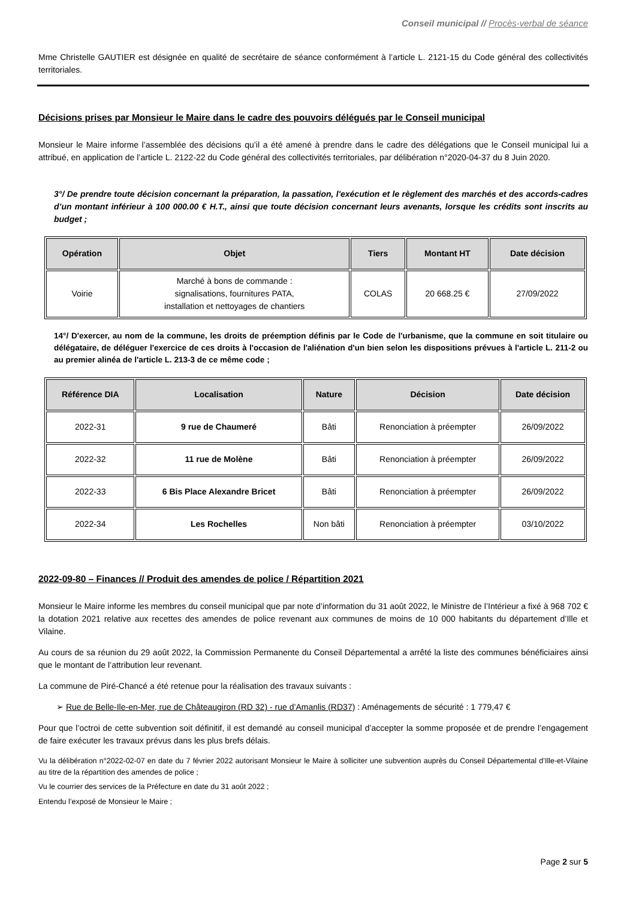Conseil municipal // Procès-verbal de séance
Mme Christelle GAUTIER est désignée en qualité de secrétaire de séance conformément à l’article L. 2121-15 du Code général des collectivités territoriales.
Décisions prises par Monsieur le Maire dans le cadre des pouvoirs délégués par le Conseil municipal
Monsieur le Maire informe l’assemblée des décisions qu’il a été amené à prendre dans le cadre des délégations que le Conseil municipal lui a attribué, en application de l’article L. 2122-22 du Code général des collectivités territoriales, par délibération n°2020-04-37 du 8 Juin 2020.
3°/ De prendre toute décision concernant la préparation, la passation, l'exécution et le règlement des marchés et des accords-cadres d’un montant inférieur à 100 000.00 € H.T., ainsi que toute décision concernant leurs avenants, lorsque les crédits sont inscrits au budget ;
| Opération | Objet | Tiers | Montant HT | Date décision |
| --- | --- | --- | --- | --- |
| Voirie | Marché à bons de commande : signalisations, fournitures PATA, installation et nettoyages de chantiers | COLAS | 20 668.25 € | 27/09/2022 |
14°/ D'exercer, au nom de la commune, les droits de préemption définis par le Code de l'urbanisme, que la commune en soit titulaire ou délégataire, de déléguer l'exercice de ces droits à l'occasion de l'aliénation d'un bien selon les dispositions prévues à l'article L. 211-2 ou au premier alinéa de l'article L. 213-3 de ce même code ;
| Référence DIA | Localisation | Nature | Décision | Date décision |
| --- | --- | --- | --- | --- |
| 2022-31 | 9 rue de Chaumeré | Bâti | Renonciation à préempter | 26/09/2022 |
| 2022-32 | 11 rue de Molène | Bâti | Renonciation à préempter | 26/09/2022 |
| 2022-33 | 6 Bis Place Alexandre Bricet | Bâti | Renonciation à préempter | 26/09/2022 |
| 2022-34 | Les Rochelles | Non bâti | Renonciation à préempter | 03/10/2022 |
2022-09-80 – Finances // Produit des amendes de police / Répartition 2021
Monsieur le Maire informe les membres du conseil municipal que par note d’information du 31 août 2022, le Ministre de l’Intérieur a fixé à 968 702 € la dotation 2021 relative aux recettes des amendes de police revenant aux communes de moins de 10 000 habitants du département d’Ille et Vilaine.
Au cours de sa réunion du 29 août 2022, la Commission Permanente du Conseil Départemental a arrêté la liste des communes bénéficiaires ainsi que le montant de l’attribution leur revenant.
La commune de Piré-Chancé a été retenue pour la réalisation des travaux suivants :
➢ Rue de Belle-Ile-en-Mer, rue de Châteaugiron (RD 32) - rue d’Amanlis (RD37) : Aménagements de sécurité : 1 779,47 €
Pour que l’octroi de cette subvention soit définitif, il est demandé au conseil municipal d’accepter la somme proposée et de prendre l’engagement de faire exécuter les travaux prévus dans les plus brefs délais.
Vu la délibération n°2022-02-07 en date du 7 février 2022 autorisant Monsieur le Maire à solliciter une subvention auprès du Conseil Départemental d’Ille-et-Vilaine au titre de la répartition des amendes de police ;
Vu le courrier des services de la Préfecture en date du 31 août 2022 ;
Entendu l’exposé de Monsieur le Maire ;
Page 2 sur 5